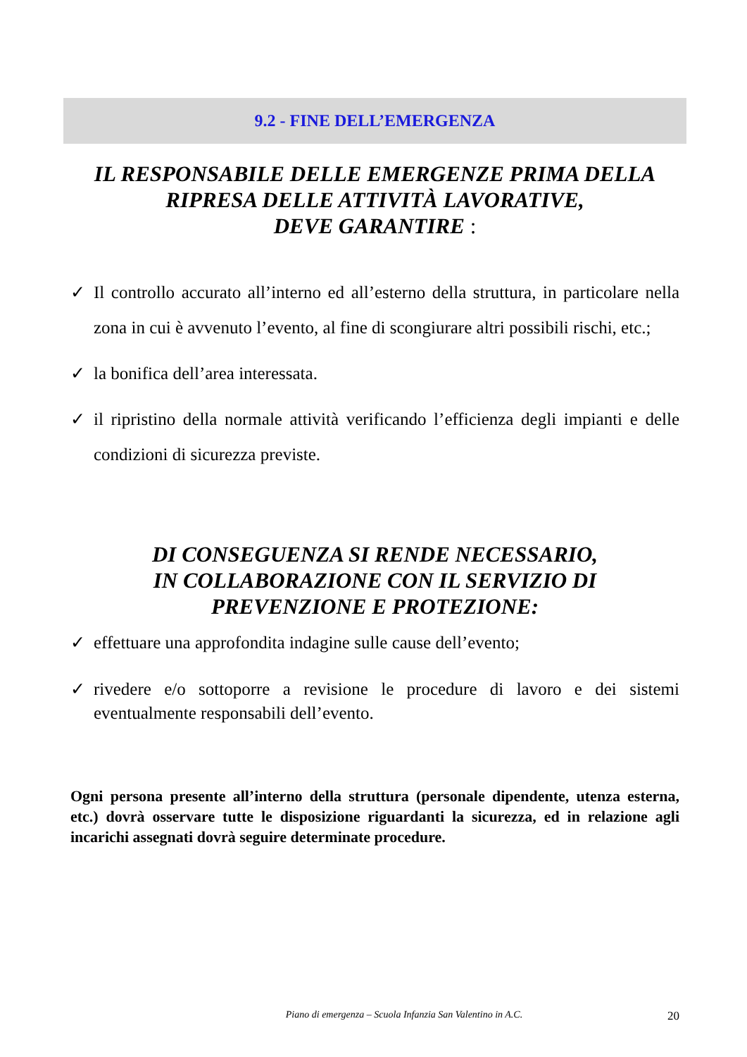9.2 - FINE DELL’EMERGENZA
IL RESPONSABILE DELLE EMERGENZE PRIMA DELLA
RIPRESA DELLE ATTIVITÀ LAVORATIVE,
DEVE GARANTIRE :
✓ Il controllo accurato all’interno ed all’esterno della struttura, in particolare nella zona in cui è avvenuto l’evento, al fine di scongiurare altri possibili rischi, etc.;
✓ la bonifica dell’area interessata.
✓ il ripristino della normale attività verificando l’efficienza degli impianti e delle condizioni di sicurezza previste.
DI CONSEGUENZA SI RENDE NECESSARIO,
IN COLLABORAZIONE CON IL SERVIZIO DI
PREVENZIONE E PROTEZIONE:
✓ effettuare una approfondita indagine sulle cause dell’evento;
✓ rivedere e/o sottoporre a revisione le procedure di lavoro e dei sistemi eventualmente responsabili dell’evento.
Ogni persona presente all’interno della struttura (personale dipendente, utenza esterna, etc.) dovrà osservare tutte le disposizione riguardanti la sicurezza, ed in relazione agli incarichi assegnati dovrà seguire determinate procedure.
Piano di emergenza – Scuola Infanzia San Valentino in A.C. 20